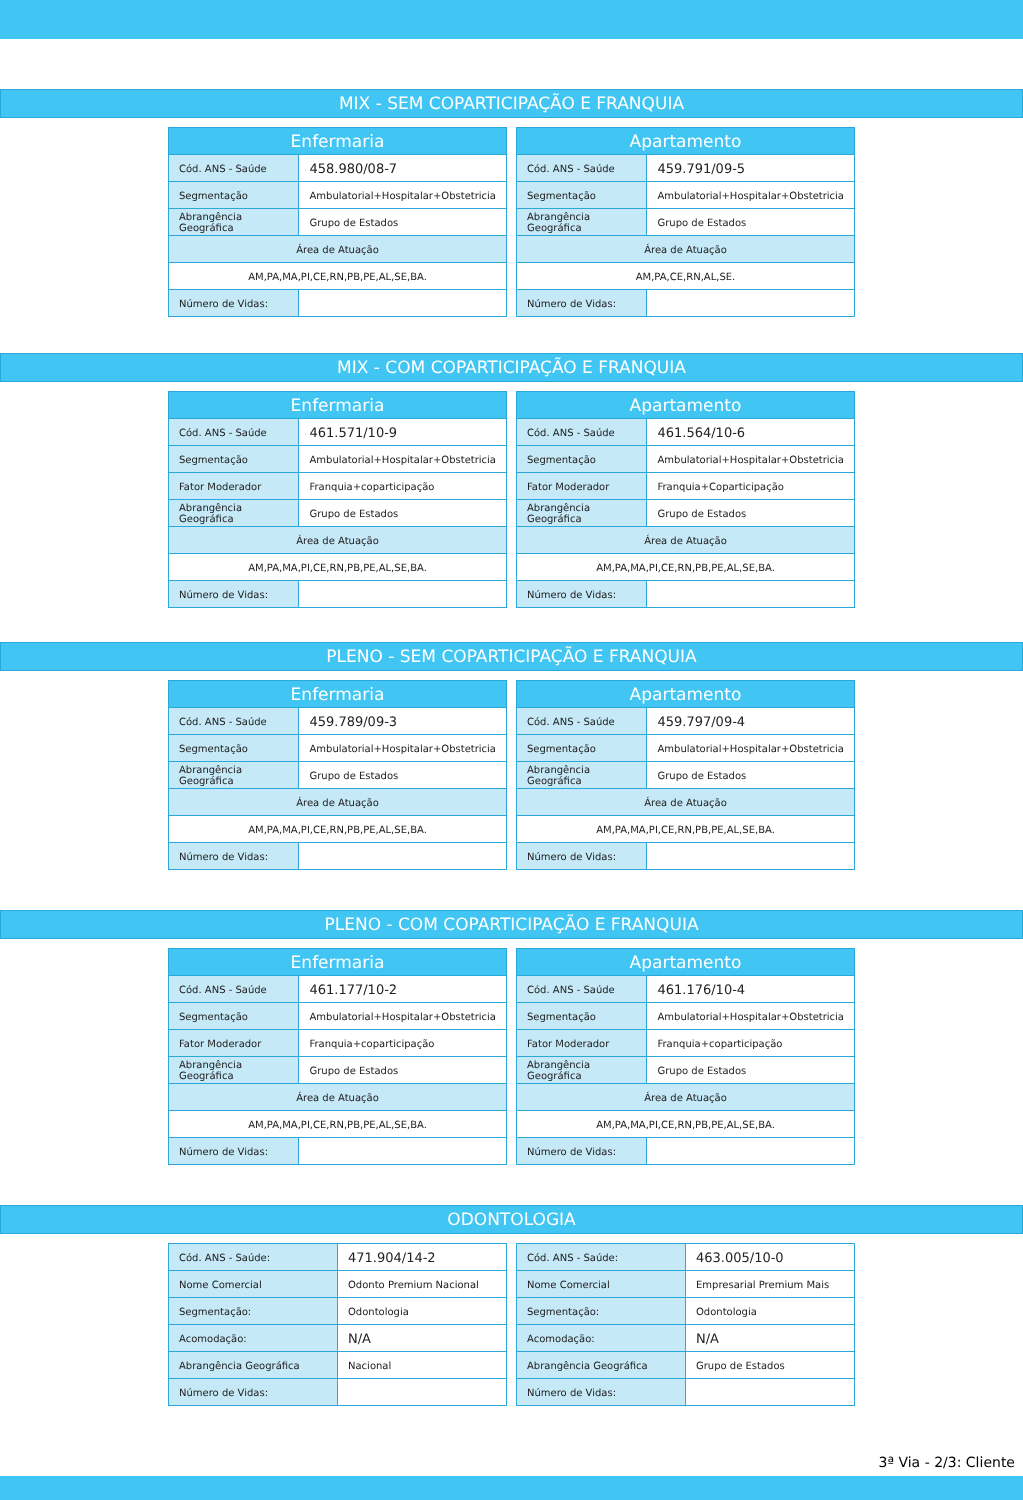MIX - SEM COPARTICIPAÇÃO E FRANQUIA
| Enfermaria | |
| --- | --- |
| Cód. ANS - Saúde | 458.980/08-7 |
| Segmentação | Ambulatorial+Hospitalar+Obstetricia |
| Abrangência Geográfica | Grupo de Estados |
| Área de Atuação | |
| AM,PA,MA,PI,CE,RN,PB,PE,AL,SE,BA. | |
| Número de Vidas: | |
| Apartamento | |
| --- | --- |
| Cód. ANS - Saúde | 459.791/09-5 |
| Segmentação | Ambulatorial+Hospitalar+Obstetricia |
| Abrangência Geográfica | Grupo de Estados |
| Área de Atuação | |
| AM,PA,CE,RN,AL,SE. | |
| Número de Vidas: | |
MIX - COM COPARTICIPAÇÃO E FRANQUIA
| Enfermaria | |
| --- | --- |
| Cód. ANS - Saúde | 461.571/10-9 |
| Segmentação | Ambulatorial+Hospitalar+Obstetricia |
| Fator Moderador | Franquia+coparticipação |
| Abrangência Geográfica | Grupo de Estados |
| Área de Atuação | |
| AM,PA,MA,PI,CE,RN,PB,PE,AL,SE,BA. | |
| Número de Vidas: | |
| Apartamento | |
| --- | --- |
| Cód. ANS - Saúde | 461.564/10-6 |
| Segmentação | Ambulatorial+Hospitalar+Obstetricia |
| Fator Moderador | Franquia+Coparticipação |
| Abrangência Geográfica | Grupo de Estados |
| Área de Atuação | |
| AM,PA,MA,PI,CE,RN,PB,PE,AL,SE,BA. | |
| Número de Vidas: | |
PLENO - SEM COPARTICIPAÇÃO E FRANQUIA
| Enfermaria | |
| --- | --- |
| Cód. ANS - Saúde | 459.789/09-3 |
| Segmentação | Ambulatorial+Hospitalar+Obstetricia |
| Abrangência Geográfica | Grupo de Estados |
| Área de Atuação | |
| AM,PA,MA,PI,CE,RN,PB,PE,AL,SE,BA. | |
| Número de Vidas: | |
| Apartamento | |
| --- | --- |
| Cód. ANS - Saúde | 459.797/09-4 |
| Segmentação | Ambulatorial+Hospitalar+Obstetricia |
| Abrangência Geográfica | Grupo de Estados |
| Área de Atuação | |
| AM,PA,MA,PI,CE,RN,PB,PE,AL,SE,BA. | |
| Número de Vidas: | |
PLENO - COM COPARTICIPAÇÃO E FRANQUIA
| Enfermaria | |
| --- | --- |
| Cód. ANS - Saúde | 461.177/10-2 |
| Segmentação | Ambulatorial+Hospitalar+Obstetricia |
| Fator Moderador | Franquia+coparticipação |
| Abrangência Geográfica | Grupo de Estados |
| Área de Atuação | |
| AM,PA,MA,PI,CE,RN,PB,PE,AL,SE,BA. | |
| Número de Vidas: | |
| Apartamento | |
| --- | --- |
| Cód. ANS - Saúde | 461.176/10-4 |
| Segmentação | Ambulatorial+Hospitalar+Obstetricia |
| Fator Moderador | Franquia+coparticipação |
| Abrangência Geográfica | Grupo de Estados |
| Área de Atuação | |
| AM,PA,MA,PI,CE,RN,PB,PE,AL,SE,BA. | |
| Número de Vidas: | |
ODONTOLOGIA
| Cód. ANS - Saúde: | 471.904/14-2 |
| Nome Comercial | Odonto Premium Nacional |
| Segmentação: | Odontologia |
| Acomodação: | N/A |
| Abrangência Geográfica | Nacional |
| Número de Vidas: | |
| Cód. ANS - Saúde: | 463.005/10-0 |
| Nome Comercial | Empresarial Premium Mais |
| Segmentação: | Odontologia |
| Acomodação: | N/A |
| Abrangência Geográfica | Grupo de Estados |
| Número de Vidas: | |
3ª Via - 2/3: Cliente